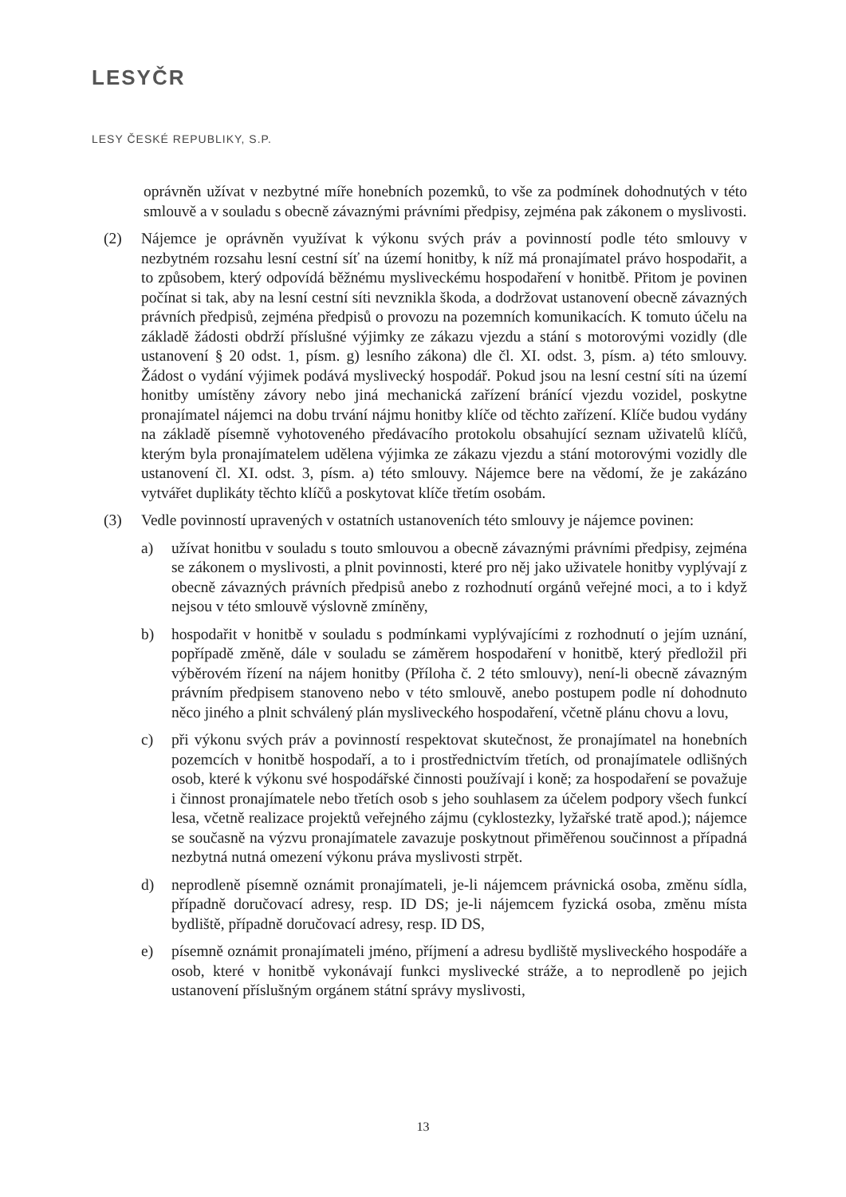LESYČR
LESY ČESKÉ REPUBLIKY, S.P.
oprávněn užívat v nezbytné míře honebních pozemků, to vše za podmínek dohodnutých v této smlouvě a v souladu s obecně závaznými právními předpisy, zejména pak zákonem o myslivosti.
(2) Nájemce je oprávněn využívat k výkonu svých práv a povinností podle této smlouvy v nezbytném rozsahu lesní cestní síť na území honitby, k níž má pronajímatel právo hospodařit, a to způsobem, který odpovídá běžnému mysliveckému hospodaření v honitbě. Přitom je povinen počínat si tak, aby na lesní cestní síti nevznikla škoda, a dodržovat ustanovení obecně závazných právních předpisů, zejména předpisů o provozu na pozemních komunikacích. K tomuto účelu na základě žádosti obdrží příslušné výjimky ze zákazu vjezdu a stání s motorovými vozidly (dle ustanovení § 20 odst. 1, písm. g) lesního zákona) dle čl. XI. odst. 3, písm. a) této smlouvy. Žádost o vydání výjimek podává myslivecký hospodář. Pokud jsou na lesní cestní síti na území honitby umístěny závory nebo jiná mechanická zařízení bránící vjezdu vozidel, poskytne pronajímatel nájemci na dobu trvání nájmu honitby klíče od těchto zařízení. Klíče budou vydány na základě písemně vyhotoveného předávacího protokolu obsahující seznam uživatelů klíčů, kterým byla pronajímatelem udělena výjimka ze zákazu vjezdu a stání motorovými vozidly dle ustanovení čl. XI. odst. 3, písm. a) této smlouvy. Nájemce bere na vědomí, že je zakázáno vytvářet duplikáty těchto klíčů a poskytovat klíče třetím osobám.
(3) Vedle povinností upravených v ostatních ustanoveních této smlouvy je nájemce povinen:
a) užívat honitbu v souladu s touto smlouvou a obecně závaznými právními předpisy, zejména se zákonem o myslivosti, a plnit povinnosti, které pro něj jako uživatele honitby vyplývají z obecně závazných právních předpisů anebo z rozhodnutí orgánů veřejné moci, a to i když nejsou v této smlouvě výslovně zmíněny,
b) hospodařit v honitbě v souladu s podmínkami vyplývajícími z rozhodnutí o jejím uznání, popřípadě změně, dále v souladu se záměrem hospodaření v honitbě, který předložil při výběrovém řízení na nájem honitby (Příloha č. 2 této smlouvy), není-li obecně závazným právním předpisem stanoveno nebo v této smlouvě, anebo postupem podle ní dohodnuto něco jiného a plnit schválený plán mysliveckého hospodaření, včetně plánu chovu a lovu,
c) při výkonu svých práv a povinností respektovat skutečnost, že pronajímatel na honebních pozemcích v honitbě hospodaří, a to i prostřednictvím třetích, od pronajímatele odlišných osob, které k výkonu své hospodářské činnosti používají i koně; za hospodaření se považuje i činnost pronajímatele nebo třetích osob s jeho souhlasem za účelem podpory všech funkcí lesa, včetně realizace projektů veřejného zájmu (cyklostezky, lyžařské tratě apod.); nájemce se současně na výzvu pronajímatele zavazuje poskytnout přiměřenou součinnost a případná nezbytná nutná omezení výkonu práva myslivosti strpět.
d) neprodleně písemně oznámit pronajímateli, je-li nájemcem právnická osoba, změnu sídla, případně doručovací adresy, resp. ID DS; je-li nájemcem fyzická osoba, změnu místa bydliště, případně doručovací adresy, resp. ID DS,
e) písemně oznámit pronajímateli jméno, příjmení a adresu bydliště mysliveckého hospodáře a osob, které v honitbě vykonávají funkci myslivecké stráže, a to neprodleně po jejich ustanovení příslušným orgánem státní správy myslivosti,
13